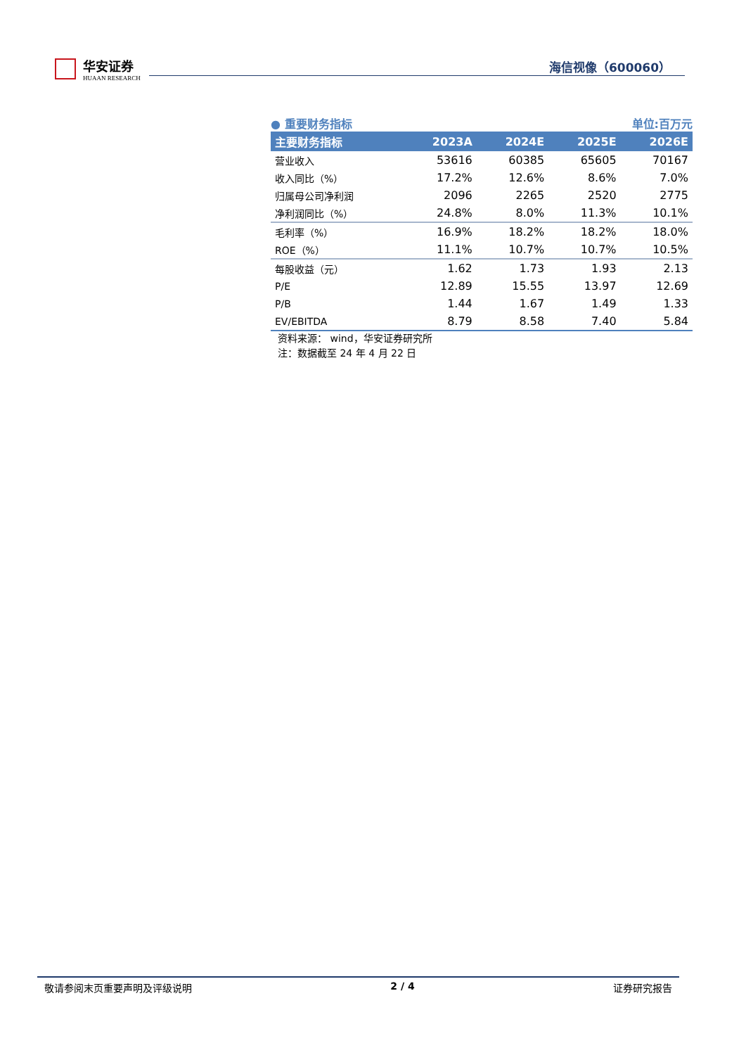华安证券
HUAAN RESEARCH
海信视像（600060）
● 重要财务指标 单位:百万元
| 主要财务指标 | 2023A | 2024E | 2025E | 2026E |
| --- | --- | --- | --- | --- |
| 营业收入 | 53616 | 60385 | 65605 | 70167 |
| 收入同比（%） | 17.2% | 12.6% | 8.6% | 7.0% |
| 归属母公司净利润 | 2096 | 2265 | 2520 | 2775 |
| 净利润同比（%） | 24.8% | 8.0% | 11.3% | 10.1% |
| 毛利率（%） | 16.9% | 18.2% | 18.2% | 18.0% |
| ROE（%） | 11.1% | 10.7% | 10.7% | 10.5% |
| 每股收益（元） | 1.62 | 1.73 | 1.93 | 2.13 |
| P/E | 12.89 | 15.55 | 13.97 | 12.69 |
| P/B | 1.44 | 1.67 | 1.49 | 1.33 |
| EV/EBITDA | 8.79 | 8.58 | 7.40 | 5.84 |
资料来源： wind，华安证券研究所
注：数据截至 24 年 4 月 22 日
敬请参阅末页重要声明及评级说明 2 / 4 证券研究报告